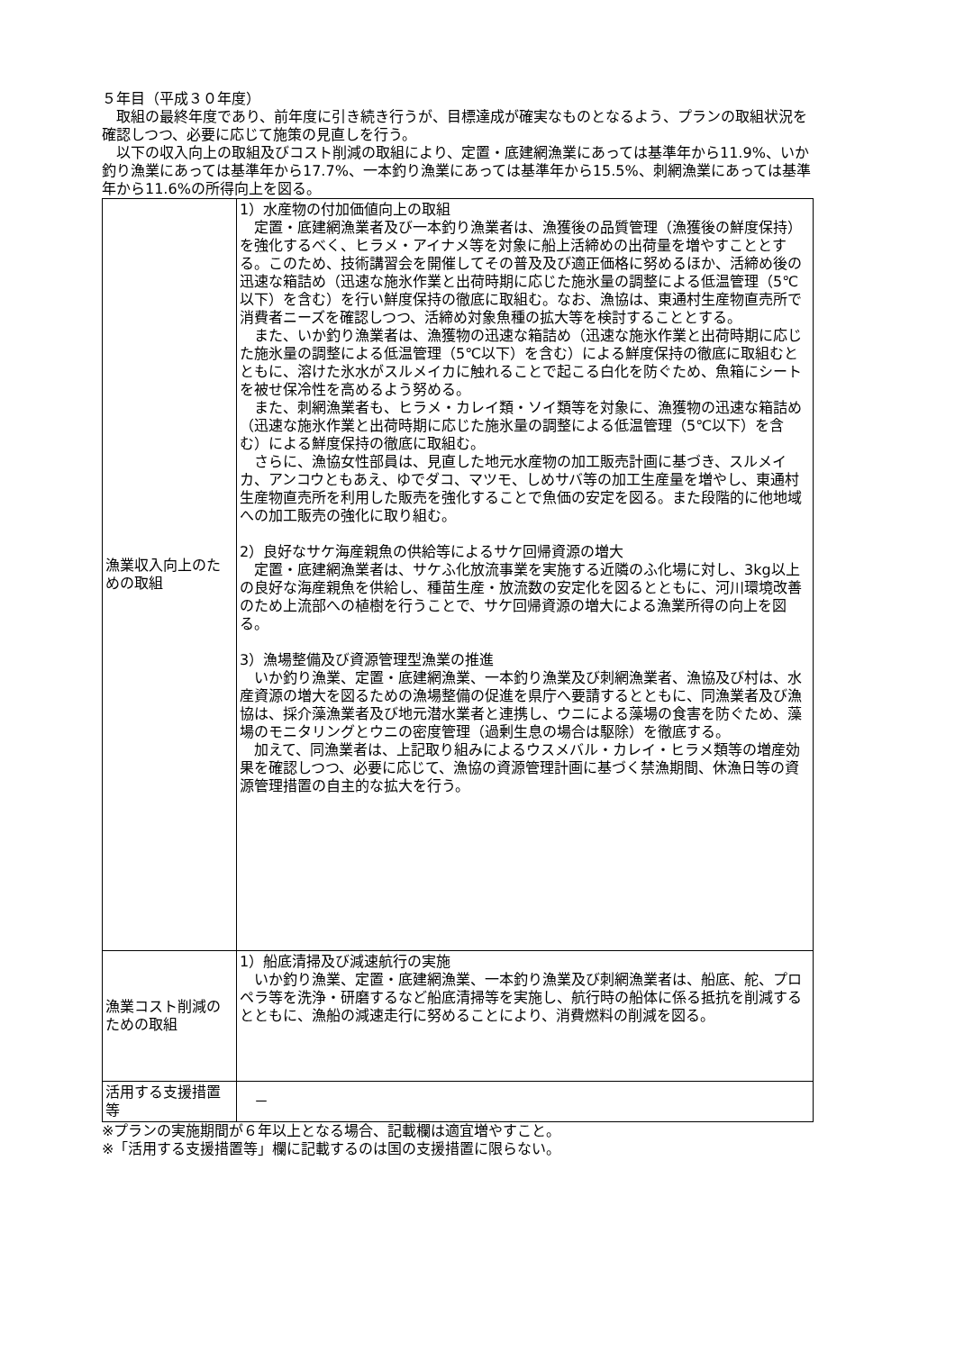５年目（平成３０年度）
　取組の最終年度であり、前年度に引き続き行うが、目標達成が確実なものとなるよう、プランの取組状況を確認しつつ、必要に応じて施策の見直しを行う。
　以下の収入向上の取組及びコスト削減の取組により、定置・底建網漁業にあっては基準年から11.9%、いか釣り漁業にあっては基準年から17.7%、一本釣り漁業にあっては基準年から15.5%、刺網漁業にあっては基準年から11.6%の所得向上を図る。
| 漁業収入向上のための取組 | 1）水産物の付加価値向上の取組 定置・底建網漁業者及び一本釣り漁業者は、漁獲後の品質管理（漁獲後の鮮度保持）を強化するべく、ヒラメ・アイナメ等を対象に船上活締めの出荷量を増やすこととする。このため、技術講習会を開催してその普及及び適正価格に努めるほか、活締め後の迅速な箱詰め（迅速な施氷作業と出荷時期に応じた施氷量の調整による低温管理（5℃以下）を含む）を行い鮮度保持の徹底に取組む。なお、漁協は、東通村生産物直売所で消費者ニーズを確認しつつ、活締め対象魚種の拡大等を検討することとする。 また、いか釣り漁業者は、漁獲物の迅速な箱詰め（迅速な施氷作業と出荷時期に応じた施氷量の調整による低温管理（5℃以下）を含む）による鮮度保持の徹底に取組むとともに、溶けた氷水がスルメイカに触れることで起こる白化を防ぐため、魚箱にシートを被せ保冷性を高めるよう努める。 また、刺網漁業者も、ヒラメ・カレイ類・ソイ類等を対象に、漁獲物の迅速な箱詰め（迅速な施氷作業と出荷時期に応じた施氷量の調整による低温管理（5℃以下）を含む）による鮮度保持の徹底に取組む。 さらに、漁協女性部員は、見直した地元水産物の加工販売計画に基づき、スルメイカ、アンコウともあえ、ゆでダコ、マツモ、しめサバ等の加工生産量を増やし、東通村生産物直売所を利用した販売を強化することで魚価の安定を図る。また段階的に他地域への加工販売の強化に取り組む。 2）良好なサケ海産親魚の供給等によるサケ回帰資源の増大 定置・底建網漁業者は、サケふ化放流事業を実施する近隣のふ化場に対し、3kg以上の良好な海産親魚を供給し、種苗生産・放流数の安定化を図るとともに、河川環境改善のため上流部への植樹を行うことで、サケ回帰資源の増大による漁業所得の向上を図る。 3）漁場整備及び資源管理型漁業の推進 いか釣り漁業、定置・底建網漁業、一本釣り漁業及び刺網漁業者、漁協及び村は、水産資源の増大を図るための漁場整備の促進を県庁へ要請するとともに、同漁業者及び漁協は、採介藻漁業者及び地元潜水業者と連携し、ウニによる藻場の食害を防ぐため、藻場のモニタリングとウニの密度管理（過剰生息の場合は駆除）を徹底する。 加えて、同漁業者は、上記取り組みによるウスメバル・カレイ・ヒラメ類等の増産効果を確認しつつ、必要に応じて、漁協の資源管理計画に基づく禁漁期間、休漁日等の資源管理措置の自主的な拡大を行う。 |
| 漁業コスト削減のための取組 | 1）船底清掃及び減速航行の実施 いか釣り漁業、定置・底建網漁業、一本釣り漁業及び刺網漁業者は、船底、舵、プロペラ等を洗浄・研磨するなど船底清掃等を実施し、航行時の船体に係る抵抗を削減するとともに、漁船の減速走行に努めることにより、消費燃料の削減を図る。 |
| 活用する支援措置等 | － |
※プランの実施期間が６年以上となる場合、記載欄は適宜増やすこと。
※「活用する支援措置等」欄に記載するのは国の支援措置に限らない。